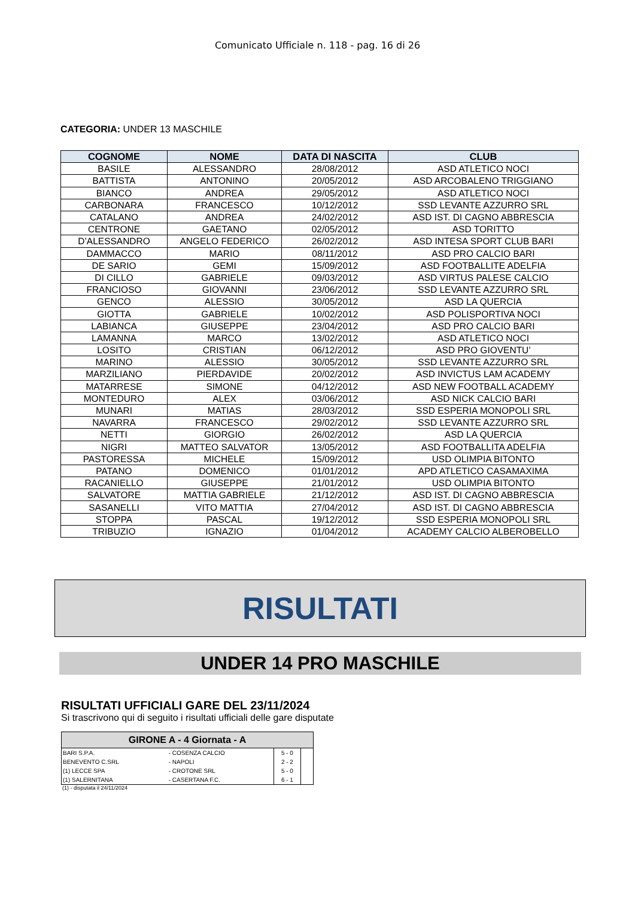Comunicato Ufficiale n. 118 - pag. 16 di 26
CATEGORIA: UNDER 13 MASCHILE
| COGNOME | NOME | DATA DI NASCITA | CLUB |
| --- | --- | --- | --- |
| BASILE | ALESSANDRO | 28/08/2012 | ASD ATLETICO NOCI |
| BATTISTA | ANTONINO | 20/05/2012 | ASD ARCOBALENO TRIGGIANO |
| BIANCO | ANDREA | 29/05/2012 | ASD ATLETICO NOCI |
| CARBONARA | FRANCESCO | 10/12/2012 | SSD LEVANTE AZZURRO SRL |
| CATALANO | ANDREA | 24/02/2012 | ASD IST. DI CAGNO ABBRESCIA |
| CENTRONE | GAETANO | 02/05/2012 | ASD TORITTO |
| D’ALESSANDRO | ANGELO FEDERICO | 26/02/2012 | ASD INTESA SPORT CLUB BARI |
| DAMMACCO | MARIO | 08/11/2012 | ASD PRO CALCIO BARI |
| DE SARIO | GEMI | 15/09/2012 | ASD FOOTBALLITE ADELFIA |
| DI CILLO | GABRIELE | 09/03/2012 | ASD VIRTUS PALESE CALCIO |
| FRANCIOSO | GIOVANNI | 23/06/2012 | SSD LEVANTE AZZURRO SRL |
| GENCO | ALESSIO | 30/05/2012 | ASD LA QUERCIA |
| GIOTTA | GABRIELE | 10/02/2012 | ASD POLISPORTIVA NOCI |
| LABIANCA | GIUSEPPE | 23/04/2012 | ASD PRO CALCIO BARI |
| LAMANNA | MARCO | 13/02/2012 | ASD ATLETICO NOCI |
| LOSITO | CRISTIAN | 06/12/2012 | ASD PRO GIOVENTU’ |
| MARINO | ALESSIO | 30/05/2012 | SSD LEVANTE AZZURRO SRL |
| MARZILIANO | PIERDAVIDE | 20/02/2012 | ASD INVICTUS LAM ACADEMY |
| MATARRESE | SIMONE | 04/12/2012 | ASD NEW FOOTBALL ACADEMY |
| MONTEDURO | ALEX | 03/06/2012 | ASD NICK CALCIO BARI |
| MUNARI | MATIAS | 28/03/2012 | SSD ESPERIA MONOPOLI SRL |
| NAVARRA | FRANCESCO | 29/02/2012 | SSD LEVANTE AZZURRO SRL |
| NETTI | GIORGIO | 26/02/2012 | ASD LA QUERCIA |
| NIGRI | MATTEO SALVATOR | 13/05/2012 | ASD FOOTBALLITA ADELFIA |
| PASTORESSA | MICHELE | 15/09/2012 | USD OLIMPIA BITONTO |
| PATANO | DOMENICO | 01/01/2012 | APD ATLETICO CASAMAXIMA |
| RACANIELLO | GIUSEPPE | 21/01/2012 | USD OLIMPIA BITONTO |
| SALVATORE | MATTIA GABRIELE | 21/12/2012 | ASD IST. DI CAGNO ABBRESCIA |
| SASANELLI | VITO MATTIA | 27/04/2012 | ASD IST. DI CAGNO ABBRESCIA |
| STOPPA | PASCAL | 19/12/2012 | SSD ESPERIA MONOPOLI SRL |
| TRIBUZIO | IGNAZIO | 01/04/2012 | ACADEMY CALCIO ALBEROBELLO |
RISULTATI
UNDER 14 PRO MASCHILE
RISULTATI UFFICIALI GARE DEL 23/11/2024
Si trascrivono qui di seguito i risultati ufficiali delle gare disputate
| GIRONE A - 4 Giornata - A | | | |
| --- | --- | --- | --- |
| BARI S.P.A. | - COSENZA CALCIO | 5 - 0 | |
| BENEVENTO C.SRL | - NAPOLI | 2 - 2 | |
| (1) LECCE SPA | - CROTONE SRL | 5 - 0 | |
| (1) SALERNITANA | - CASERTANA F.C. | 6 - 1 | |
(1) - disputata il 24/11/2024